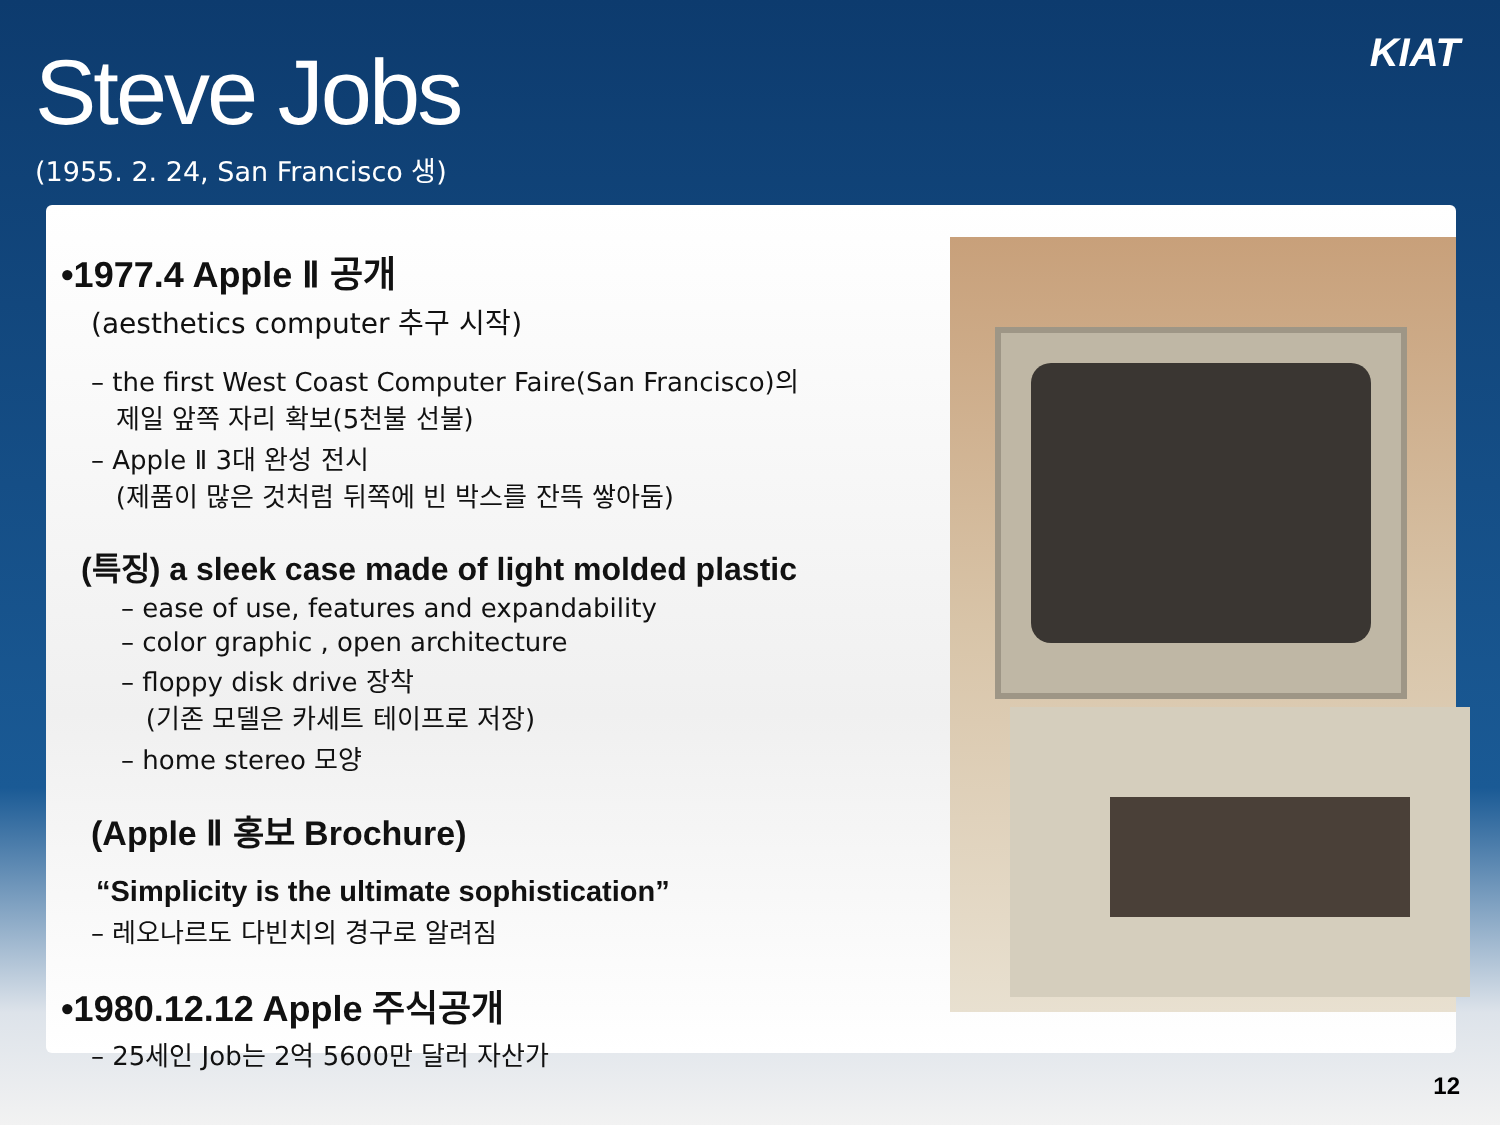Steve Jobs
(1955. 2. 24, San Francisco 생)
KIAT
•1977.4 Apple Ⅱ 공개
(aesthetics computer 추구 시작)
– the first West Coast Computer Faire(San Francisco)의
제일 앞쪽 자리 확보(5천불 선불)
– Apple Ⅱ 3대 완성 전시
(제품이 많은 것처럼 뒤쪽에 빈 박스를 잔뜩 쌓아둠)
(특징) a sleek case made of light molded plastic
– ease of use, features and expandability
– color graphic , open architecture
– floppy disk drive 장착
(기존 모델은 카세트 테이프로 저장)
– home stereo 모양
(Apple Ⅱ 홍보 Brochure)
“Simplicity is the ultimate sophistication”
– 레오나르도 다빈치의 경구로 알려짐
•1980.12.12 Apple 주식공개
– 25세인 Job는 2억 5600만 달러 자산가
12